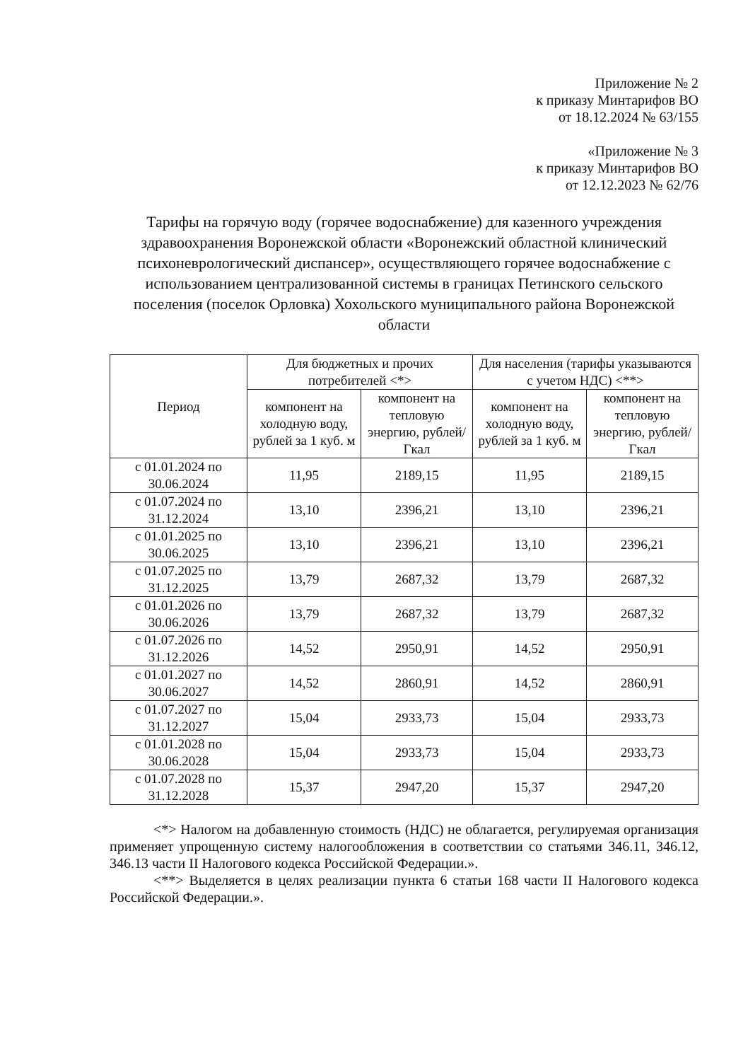Приложение № 2
к приказу Минтарифов ВО
от 18.12.2024 № 63/155
«Приложение № 3
к приказу Минтарифов ВО
от 12.12.2023 № 62/76
Тарифы на горячую воду (горячее водоснабжение) для казенного учреждения здравоохранения Воронежской области «Воронежский областной клинический психоневрологический диспансер», осуществляющего горячее водоснабжение с использованием централизованной системы в границах Петинского сельского поселения (поселок Орловка) Хохольского муниципального района Воронежской области
| Период | Для бюджетных и прочих потребителей <*> | | Для населения (тарифы указываются с учетом НДС) <**> | |
| --- | --- | --- | --- | --- |
| | компонент на холодную воду, рублей за 1 куб. м | компонент на тепловую энергию, рублей/Гкал | компонент на холодную воду, рублей за 1 куб. м | компонент на тепловую энергию, рублей/Гкал |
| с 01.01.2024 по 30.06.2024 | 11,95 | 2189,15 | 11,95 | 2189,15 |
| с 01.07.2024 по 31.12.2024 | 13,10 | 2396,21 | 13,10 | 2396,21 |
| с 01.01.2025 по 30.06.2025 | 13,10 | 2396,21 | 13,10 | 2396,21 |
| с 01.07.2025 по 31.12.2025 | 13,79 | 2687,32 | 13,79 | 2687,32 |
| с 01.01.2026 по 30.06.2026 | 13,79 | 2687,32 | 13,79 | 2687,32 |
| с 01.07.2026 по 31.12.2026 | 14,52 | 2950,91 | 14,52 | 2950,91 |
| с 01.01.2027 по 30.06.2027 | 14,52 | 2860,91 | 14,52 | 2860,91 |
| с 01.07.2027 по 31.12.2027 | 15,04 | 2933,73 | 15,04 | 2933,73 |
| с 01.01.2028 по 30.06.2028 | 15,04 | 2933,73 | 15,04 | 2933,73 |
| с 01.07.2028 по 31.12.2028 | 15,37 | 2947,20 | 15,37 | 2947,20 |
<*> Налогом на добавленную стоимость (НДС) не облагается, регулируемая организация применяет упрощенную систему налогообложения в соответствии со статьями 346.11, 346.12, 346.13 части II Налогового кодекса Российской Федерации.».
<**> Выделяется в целях реализации пункта 6 статьи 168 части II Налогового кодекса Российской Федерации.».